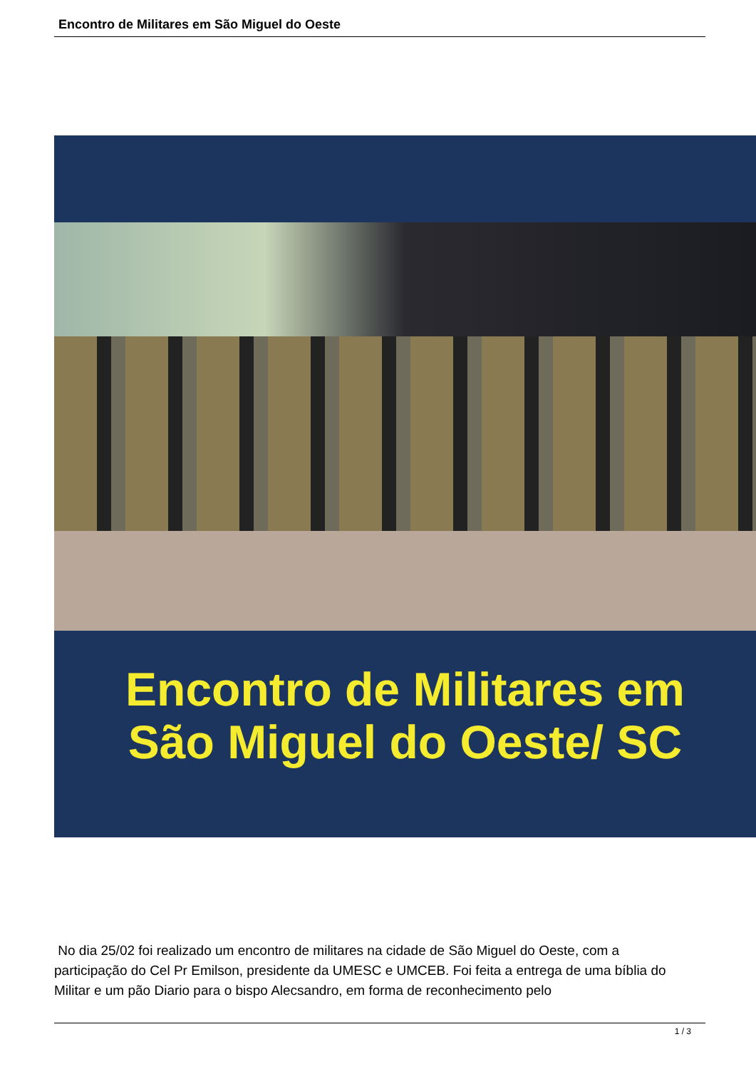Encontro de Militares em São Miguel do Oeste
Encontro de Militares em
São Miguel do Oeste/ SC
No dia 25/02 foi realizado um encontro de militares na cidade de São Miguel do Oeste, com a participação do Cel Pr Emilson, presidente da UMESC e UMCEB. Foi feita a entrega de uma bíblia do Militar e um pão Diario para o bispo Alecsandro, em forma de reconhecimento pelo
1 / 3